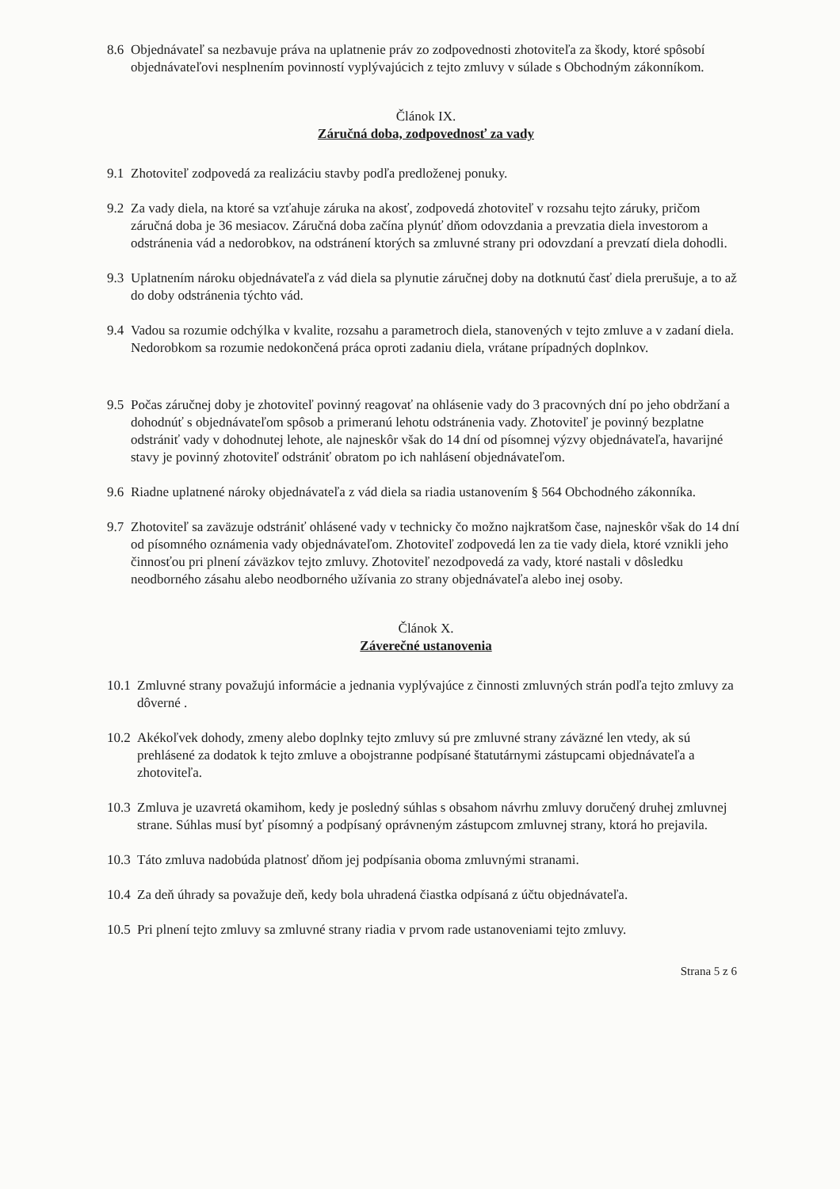8.6 Objednávateľ sa nezbavuje práva na uplatnenie práv zo zodpovednosti zhotoviteľa za škody, ktoré spôsobí objednávateľovi nesplnením povinností vyplývajúcich z tejto zmluvy v súlade s Obchodným zákonníkom.
Článok IX.
Záručná doba, zodpovednosť za vady
9.1 Zhotoviteľ zodpovedá za realizáciu stavby podľa predloženej ponuky.
9.2 Za vady diela, na ktoré sa vzťahuje záruka na akosť, zodpovedá zhotoviteľ v rozsahu tejto záruky, pričom záručná doba je 36 mesiacov. Záručná doba začína plynúť dňom odovzdania a prevzatia diela investorom a odstránenia vád a nedorobkov, na odstránení ktorých sa zmluvné strany pri odovzdaní a prevzatí diela dohodli.
9.3 Uplatnením nároku objednávateľa z vád diela sa plynutie záručnej doby na dotknutú časť diela prerušuje, a to až do doby odstránenia týchto vád.
9.4 Vadou sa rozumie odchýlka v kvalite, rozsahu a parametroch diela, stanovených v tejto zmluve a v zadaní diela. Nedorobkom sa rozumie nedokončená práca oproti zadaniu diela, vrátane prípadných doplnkov.
9.5 Počas záručnej doby je zhotoviteľ povinný reagovať na ohlásenie vady do 3 pracovných dní po jeho obdržaní a dohodnúť s objednávateľom spôsob a primeranú lehotu odstránenia vady. Zhotoviteľ je povinný bezplatne odstrániť vady v dohodnutej lehote, ale najneskôr však do 14 dní od písomnej výzvy objednávateľa, havarijné stavy je povinný zhotoviteľ odstrániť obratom po ich nahlásení objednávateľom.
9.6 Riadne uplatnené nároky objednávateľa z vád diela sa riadia ustanovením § 564 Obchodného zákonníka.
9.7 Zhotoviteľ sa zaväzuje odstrániť ohlásené vady v technicky čo možno najkratšom čase, najneskôr však do 14 dní od písomného oznámenia vady objednávateľom. Zhotoviteľ zodpovedá len za tie vady diela, ktoré vznikli jeho činnosťou pri plnení záväzkov tejto zmluvy. Zhotoviteľ nezodpovedá za vady, ktoré nastali v dôsledku neodborného zásahu alebo neodborného užívania zo strany objednávateľa alebo inej osoby.
Článok X.
Záverečné ustanovenia
10.1 Zmluvné strany považujú informácie a jednania vyplývajúce z činnosti zmluvných strán podľa tejto zmluvy za dôverné .
10.2 Akékoľvek dohody, zmeny alebo doplnky tejto zmluvy sú pre zmluvné strany záväzné len vtedy, ak sú prehlásené za dodatok k tejto zmluve a obojstranne podpísané štatutárnymi zástupcami objednávateľa a zhotoviteľa.
10.3 Zmluva je uzavretá okamihom, kedy je posledný súhlas s obsahom návrhu zmluvy doručený druhej zmluvnej strane. Súhlas musí byť písomný a podpísaný oprávneným zástupcom zmluvnej strany, ktorá ho prejavila.
10.3 Táto zmluva nadobúda platnosť dňom jej podpísania oboma zmluvnými stranami.
10.4 Za deň úhrady sa považuje deň, kedy bola uhradená čiastka odpísaná z účtu objednávateľa.
10.5 Pri plnení tejto zmluvy sa zmluvné strany riadia v prvom rade ustanoveniami tejto zmluvy.
Strana 5 z 6